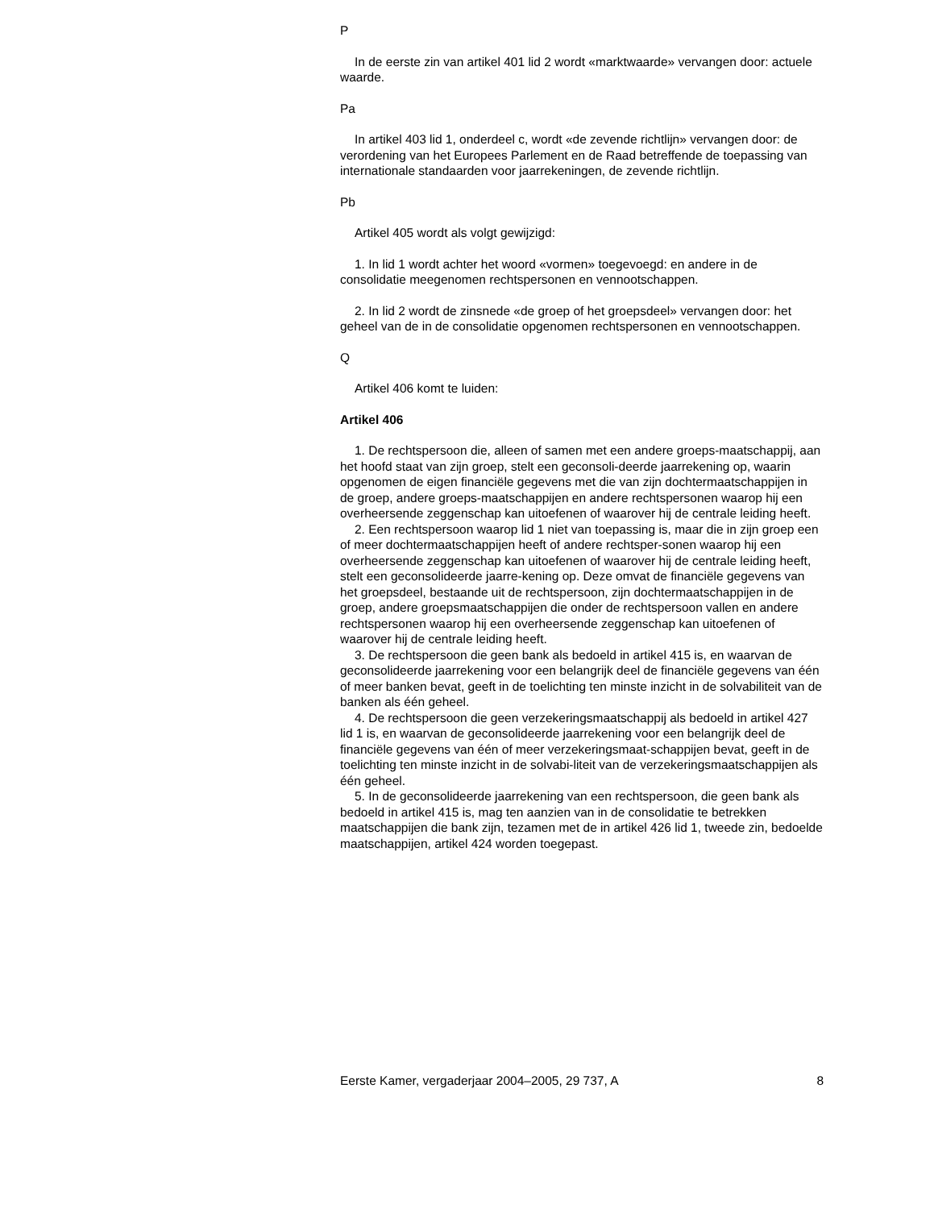P
In de eerste zin van artikel 401 lid 2 wordt «marktwaarde» vervangen door: actuele waarde.
Pa
In artikel 403 lid 1, onderdeel c, wordt «de zevende richtlijn» vervangen door: de verordening van het Europees Parlement en de Raad betreffende de toepassing van internationale standaarden voor jaarrekeningen, de zevende richtlijn.
Pb
Artikel 405 wordt als volgt gewijzigd:
1. In lid 1 wordt achter het woord «vormen» toegevoegd: en andere in de consolidatie meegenomen rechtspersonen en vennootschappen.
2. In lid 2 wordt de zinsnede «de groep of het groepsdeel» vervangen door: het geheel van de in de consolidatie opgenomen rechtspersonen en vennootschappen.
Q
Artikel 406 komt te luiden:
Artikel 406
1. De rechtspersoon die, alleen of samen met een andere groeps-maatschappij, aan het hoofd staat van zijn groep, stelt een geconsoli-deerde jaarrekening op, waarin opgenomen de eigen financiële gegevens met die van zijn dochtermaatschappijen in de groep, andere groeps-maatschappijen en andere rechtspersonen waarop hij een overheersende zeggenschap kan uitoefenen of waarover hij de centrale leiding heeft.
2. Een rechtspersoon waarop lid 1 niet van toepassing is, maar die in zijn groep een of meer dochtermaatschappijen heeft of andere rechtsper-sonen waarop hij een overheersende zeggenschap kan uitoefenen of waarover hij de centrale leiding heeft, stelt een geconsolideerde jaarre-kening op. Deze omvat de financiële gegevens van het groepsdeel, bestaande uit de rechtspersoon, zijn dochtermaatschappijen in de groep, andere groepsmaatschappijen die onder de rechtspersoon vallen en andere rechtspersonen waarop hij een overheersende zeggenschap kan uitoefenen of waarover hij de centrale leiding heeft.
3. De rechtspersoon die geen bank als bedoeld in artikel 415 is, en waarvan de geconsolideerde jaarrekening voor een belangrijk deel de financiële gegevens van één of meer banken bevat, geeft in de toelichting ten minste inzicht in de solvabiliteit van de banken als één geheel.
4. De rechtspersoon die geen verzekeringsmaatschappij als bedoeld in artikel 427 lid 1 is, en waarvan de geconsolideerde jaarrekening voor een belangrijk deel de financiële gegevens van één of meer verzekeringsmaat-schappijen bevat, geeft in de toelichting ten minste inzicht in de solvabi-liteit van de verzekeringsmaatschappijen als één geheel.
5. In de geconsolideerde jaarrekening van een rechtspersoon, die geen bank als bedoeld in artikel 415 is, mag ten aanzien van in de consolidatie te betrekken maatschappijen die bank zijn, tezamen met de in artikel 426 lid 1, tweede zin, bedoelde maatschappijen, artikel 424 worden toegepast.
Eerste Kamer, vergaderjaar 2004–2005, 29 737, A 8